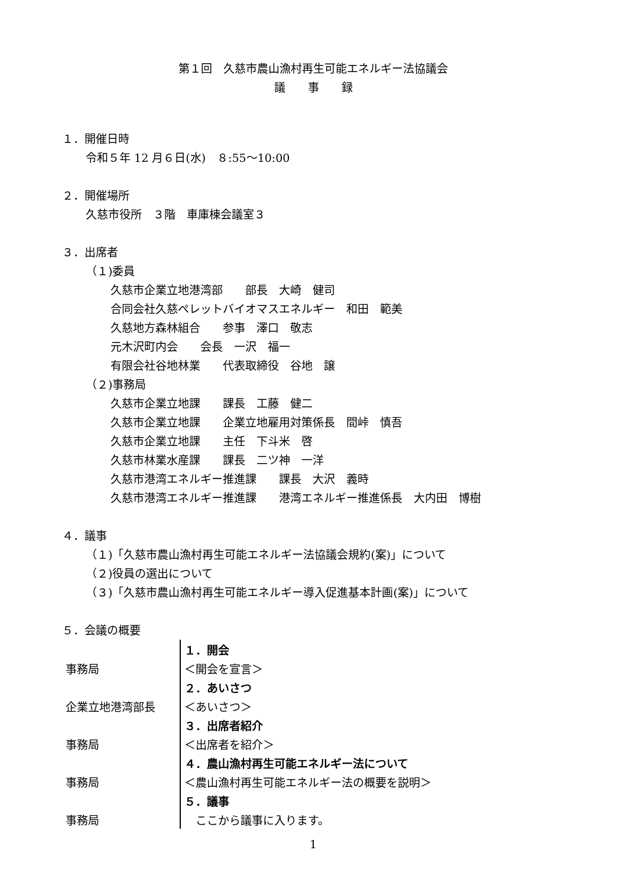第１回　久慈市農山漁村再生可能エネルギー法協議会
議　　事　　録
１．開催日時
令和５年 12 月６日(水)　８:55～10:00
２．開催場所
久慈市役所　３階　車庫棟会議室３
３．出席者
（１)委員
久慈市企業立地港湾部　　部長　大崎　健司
合同会社久慈ペレットバイオマスエネルギー　和田　範美
久慈地方森林組合　　参事　澤口　敬志
元木沢町内会　　会長　一沢　福一
有限会社谷地林業　　代表取締役　谷地　譲
（２)事務局
久慈市企業立地課　　課長　工藤　健二
久慈市企業立地課　　企業立地雇用対策係長　間峠　慎吾
久慈市企業立地課　　主任　下斗米　啓
久慈市林業水産課　　課長　二ツ神　一洋
久慈市港湾エネルギー推進課　　課長　大沢　義時
久慈市港湾エネルギー推進課　　港湾エネルギー推進係長　大内田　博樹
４．議事
（１)「久慈市農山漁村再生可能エネルギー法協議会規約(案)」について
（２)役員の選出について
（３)「久慈市農山漁村再生可能エネルギー導入促進基本計画(案)」について
５．会議の概要
| | １．開会 |
| 事務局 | ＜開会を宣言＞ |
| | ２．あいさつ |
| 企業立地港湾部長 | ＜あいさつ＞ |
| | ３．出席者紹介 |
| 事務局 | ＜出席者を紹介＞ |
| | ４．農山漁村再生可能エネルギー法について |
| 事務局 | ＜農山漁村再生可能エネルギー法の概要を説明＞ |
| | ５．議事 |
| 事務局 | ここから議事に入ります。 |
1